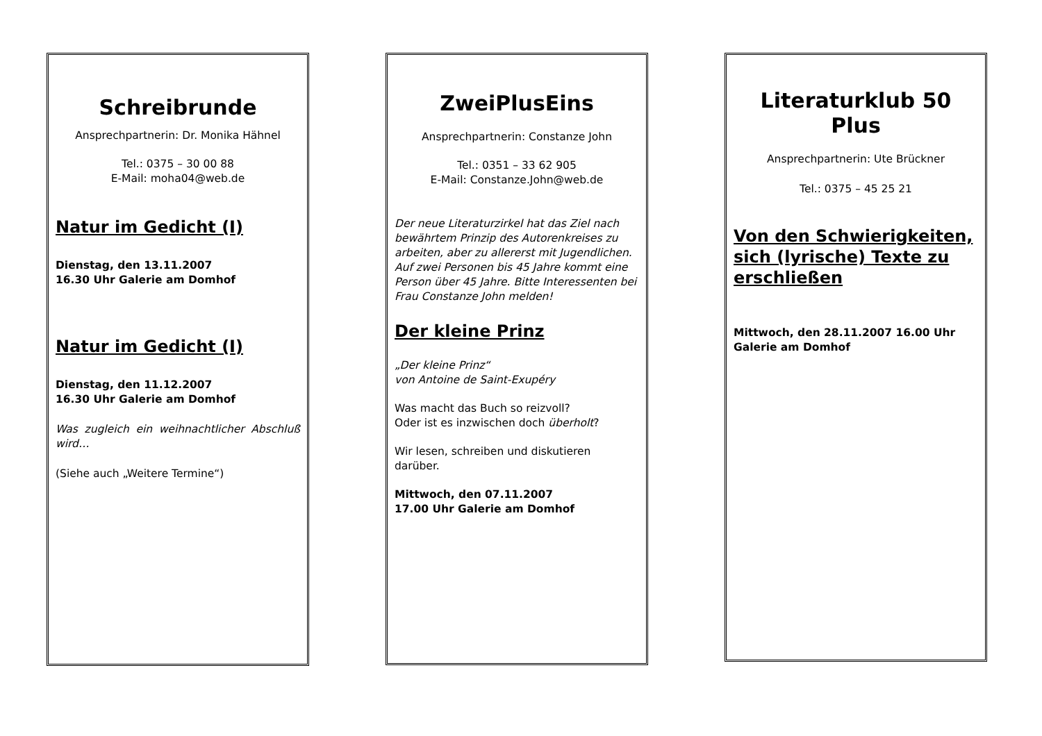Schreibrunde
Ansprechpartnerin: Dr. Monika Hähnel
Tel.: 0375 – 30 00 88
E-Mail: moha04@web.de
Natur im Gedicht (I)
Dienstag, den 13.11.2007
16.30 Uhr Galerie am Domhof
Natur im Gedicht (I)
Dienstag, den 11.12.2007
16.30 Uhr Galerie am Domhof
Was zugleich ein weihnachtlicher Abschluß wird…
(Siehe auch „Weitere Termine“)
ZweiPlusEins
Ansprechpartnerin: Constanze John
Tel.: 0351 – 33 62 905
E-Mail: Constanze.John@web.de
Der neue Literaturzirkel hat das Ziel nach bewährtem Prinzip des Autorenkreises zu arbeiten, aber zu allererst mit Jugendlichen. Auf zwei Personen bis 45 Jahre kommt eine Person über 45 Jahre. Bitte Interessenten bei Frau Constanze John melden!
Der kleine Prinz
„Der kleine Prinz“
von Antoine de Saint-Exupéry
Was macht das Buch so reizvoll?
Oder ist es inzwischen doch überholt?
Wir lesen, schreiben und diskutieren darüber.
Mittwoch, den 07.11.2007
17.00 Uhr Galerie am Domhof
Literaturklub 50 Plus
Ansprechpartnerin: Ute Brückner
Tel.: 0375 – 45 25 21
Von den Schwierigkeiten, sich (lyrische) Texte zu erschließen
Mittwoch, den 28.11.2007 16.00 Uhr Galerie am Domhof